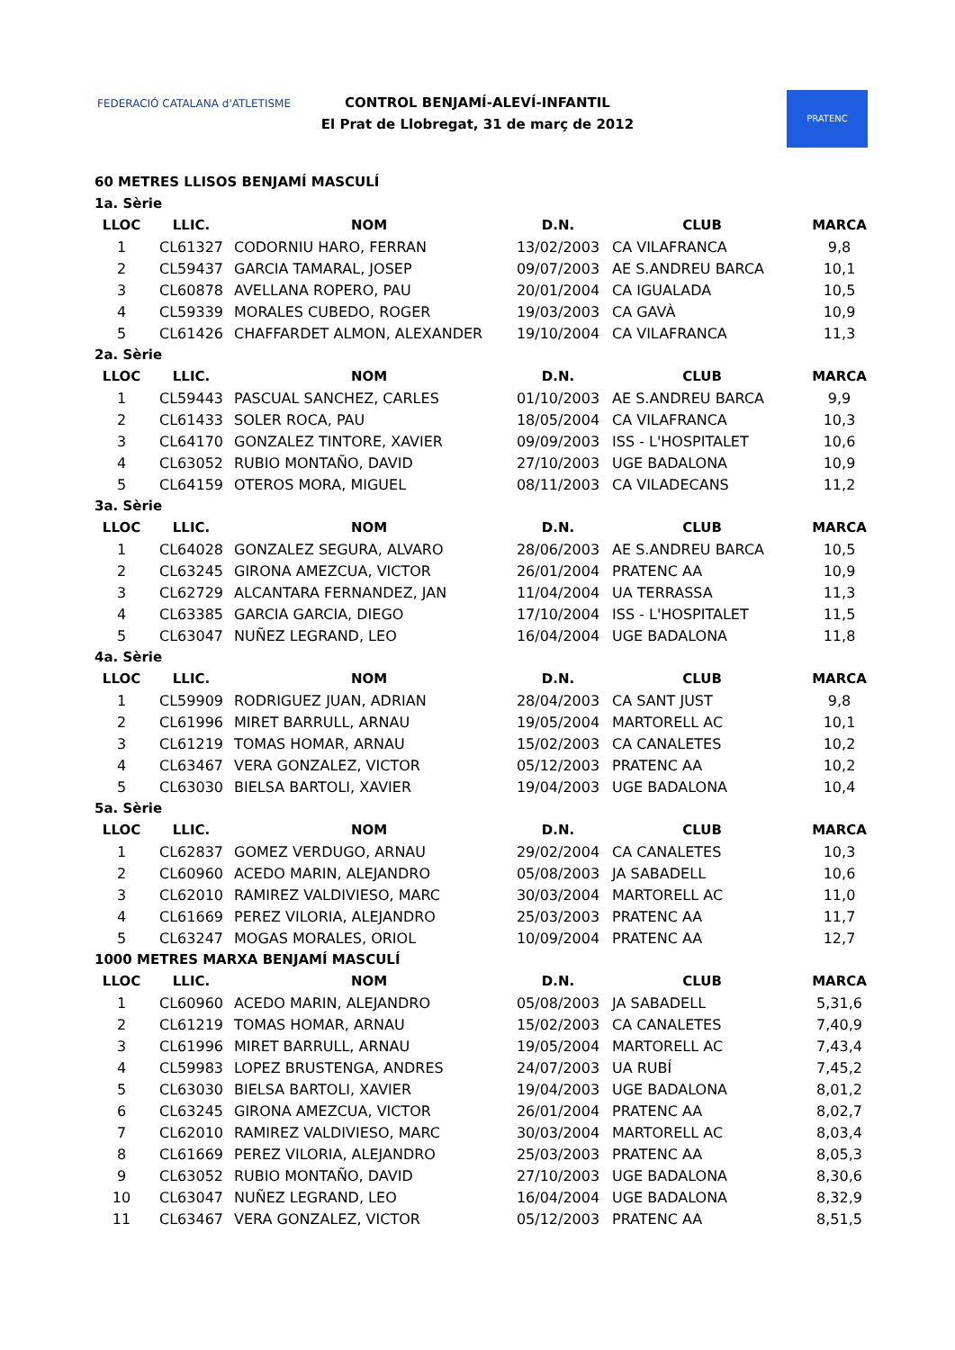FEDERACIÓ CATALANA d'ATLETISME
CONTROL BENJAMÍ-ALEVÍ-INFANTIL
El Prat de Llobregat, 31 de març de 2012
PRATENC
| 60 METRES LLISOS BENJAMÍ MASCULÍ | | | | | |
| 1a. Sèrie | | | | | |
| LLOC | LLIC. | NOM | D.N. | CLUB | MARCA |
| 1 | CL61327 | CODORNIU HARO, FERRAN | 13/02/2003 | CA VILAFRANCA | 9,8 |
| 2 | CL59437 | GARCIA TAMARAL, JOSEP | 09/07/2003 | AE S.ANDREU BARCA | 10,1 |
| 3 | CL60878 | AVELLANA ROPERO, PAU | 20/01/2004 | CA IGUALADA | 10,5 |
| 4 | CL59339 | MORALES CUBEDO, ROGER | 19/03/2003 | CA GAVÀ | 10,9 |
| 5 | CL61426 | CHAFFARDET ALMON, ALEXANDER | 19/10/2004 | CA VILAFRANCA | 11,3 |
| 2a. Sèrie | | | | | |
| LLOC | LLIC. | NOM | D.N. | CLUB | MARCA |
| 1 | CL59443 | PASCUAL SANCHEZ, CARLES | 01/10/2003 | AE S.ANDREU BARCA | 9,9 |
| 2 | CL61433 | SOLER ROCA, PAU | 18/05/2004 | CA VILAFRANCA | 10,3 |
| 3 | CL64170 | GONZALEZ TINTORE, XAVIER | 09/09/2003 | ISS - L'HOSPITALET | 10,6 |
| 4 | CL63052 | RUBIO MONTAÑO, DAVID | 27/10/2003 | UGE BADALONA | 10,9 |
| 5 | CL64159 | OTEROS MORA, MIGUEL | 08/11/2003 | CA VILADECANS | 11,2 |
| 3a. Sèrie | | | | | |
| LLOC | LLIC. | NOM | D.N. | CLUB | MARCA |
| 1 | CL64028 | GONZALEZ SEGURA, ALVARO | 28/06/2003 | AE S.ANDREU BARCA | 10,5 |
| 2 | CL63245 | GIRONA AMEZCUA, VICTOR | 26/01/2004 | PRATENC AA | 10,9 |
| 3 | CL62729 | ALCANTARA FERNANDEZ, JAN | 11/04/2004 | UA TERRASSA | 11,3 |
| 4 | CL63385 | GARCIA GARCIA, DIEGO | 17/10/2004 | ISS - L'HOSPITALET | 11,5 |
| 5 | CL63047 | NUÑEZ LEGRAND, LEO | 16/04/2004 | UGE BADALONA | 11,8 |
| 4a. Sèrie | | | | | |
| LLOC | LLIC. | NOM | D.N. | CLUB | MARCA |
| 1 | CL59909 | RODRIGUEZ JUAN, ADRIAN | 28/04/2003 | CA SANT JUST | 9,8 |
| 2 | CL61996 | MIRET BARRULL, ARNAU | 19/05/2004 | MARTORELL AC | 10,1 |
| 3 | CL61219 | TOMAS HOMAR, ARNAU | 15/02/2003 | CA CANALETES | 10,2 |
| 4 | CL63467 | VERA GONZALEZ, VICTOR | 05/12/2003 | PRATENC AA | 10,2 |
| 5 | CL63030 | BIELSA BARTOLI, XAVIER | 19/04/2003 | UGE BADALONA | 10,4 |
| 5a. Sèrie | | | | | |
| LLOC | LLIC. | NOM | D.N. | CLUB | MARCA |
| 1 | CL62837 | GOMEZ VERDUGO, ARNAU | 29/02/2004 | CA CANALETES | 10,3 |
| 2 | CL60960 | ACEDO MARIN, ALEJANDRO | 05/08/2003 | JA SABADELL | 10,6 |
| 3 | CL62010 | RAMIREZ VALDIVIESO, MARC | 30/03/2004 | MARTORELL AC | 11,0 |
| 4 | CL61669 | PEREZ VILORIA, ALEJANDRO | 25/03/2003 | PRATENC AA | 11,7 |
| 5 | CL63247 | MOGAS MORALES, ORIOL | 10/09/2004 | PRATENC AA | 12,7 |
| 1000 METRES MARXA BENJAMÍ MASCULÍ | | | | | |
| LLOC | LLIC. | NOM | D.N. | CLUB | MARCA |
| 1 | CL60960 | ACEDO MARIN, ALEJANDRO | 05/08/2003 | JA SABADELL | 5,31,6 |
| 2 | CL61219 | TOMAS HOMAR, ARNAU | 15/02/2003 | CA CANALETES | 7,40,9 |
| 3 | CL61996 | MIRET BARRULL, ARNAU | 19/05/2004 | MARTORELL AC | 7,43,4 |
| 4 | CL59983 | LOPEZ BRUSTENGA, ANDRES | 24/07/2003 | UA RUBÍ | 7,45,2 |
| 5 | CL63030 | BIELSA BARTOLI, XAVIER | 19/04/2003 | UGE BADALONA | 8,01,2 |
| 6 | CL63245 | GIRONA AMEZCUA, VICTOR | 26/01/2004 | PRATENC AA | 8,02,7 |
| 7 | CL62010 | RAMIREZ VALDIVIESO, MARC | 30/03/2004 | MARTORELL AC | 8,03,4 |
| 8 | CL61669 | PEREZ VILORIA, ALEJANDRO | 25/03/2003 | PRATENC AA | 8,05,3 |
| 9 | CL63052 | RUBIO MONTAÑO, DAVID | 27/10/2003 | UGE BADALONA | 8,30,6 |
| 10 | CL63047 | NUÑEZ LEGRAND, LEO | 16/04/2004 | UGE BADALONA | 8,32,9 |
| 11 | CL63467 | VERA GONZALEZ, VICTOR | 05/12/2003 | PRATENC AA | 8,51,5 |